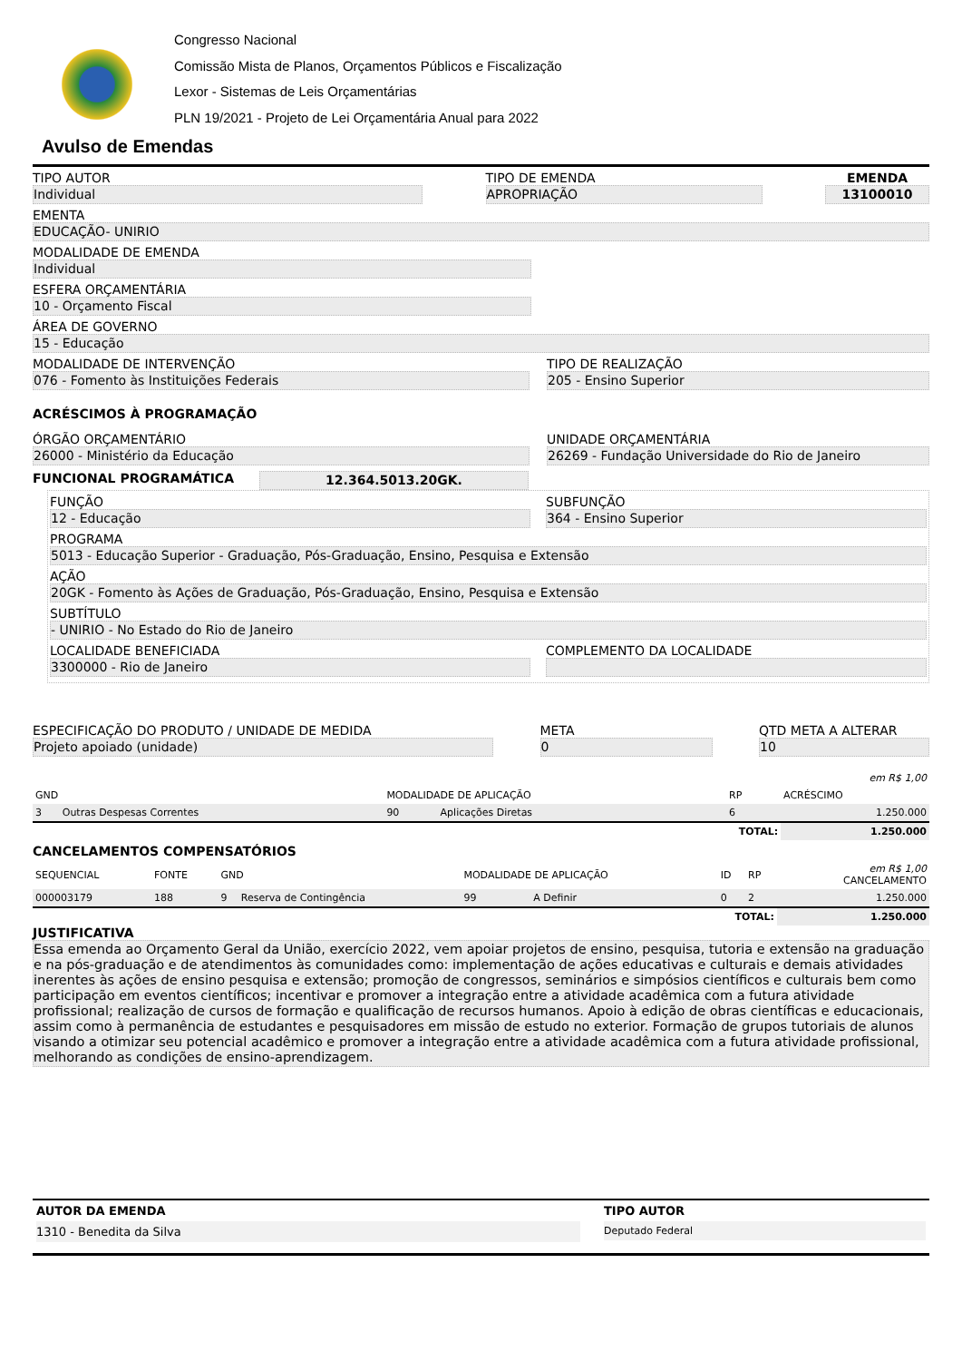Congresso Nacional
Comissão Mista de Planos, Orçamentos Públicos e Fiscalização
Lexor - Sistemas de Leis Orçamentárias
PLN 19/2021 - Projeto de Lei Orçamentária Anual para 2022
Avulso de Emendas
TIPO AUTOR
Individual
TIPO DE EMENDA
APROPRIAÇÃO
EMENDA
13100010
EMENTA
EDUCAÇÃO- UNIRIO
MODALIDADE DE EMENDA
Individual
ESFERA ORÇAMENTÁRIA
10 - Orçamento Fiscal
ÁREA DE GOVERNO
15 - Educação
MODALIDADE DE INTERVENÇÃO
076 - Fomento às Instituições Federais
TIPO DE REALIZAÇÃO
205 - Ensino Superior
ACRÉSCIMOS À PROGRAMAÇÃO
ÓRGÃO ORÇAMENTÁRIO
26000 - Ministério da Educação
UNIDADE ORÇAMENTÁRIA
26269 - Fundação Universidade do Rio de Janeiro
FUNCIONAL PROGRAMÁTICA 12.364.5013.20GK.
FUNÇÃO
12 - Educação
SUBFUNÇÃO
364 - Ensino Superior
PROGRAMA
5013 - Educação Superior - Graduação, Pós-Graduação, Ensino, Pesquisa e Extensão
AÇÃO
20GK - Fomento às Ações de Graduação, Pós-Graduação, Ensino, Pesquisa e Extensão
SUBTÍTULO
- UNIRIO - No Estado do Rio de Janeiro
LOCALIDADE BENEFICIADA
3300000 - Rio de Janeiro
COMPLEMENTO DA LOCALIDADE
ESPECIFICAÇÃO DO PRODUTO / UNIDADE DE MEDIDA
Projeto apoiado (unidade)
META
0
QTD META A ALTERAR
10
| | | | | | | em R$ 1,00 |
| --- | --- | --- | --- | --- | --- | --- |
| GND | | MODALIDADE DE APLICAÇÃO | | RP | | ACRÉSCIMO |
| 3 | Outras Despesas Correntes | 90 | Aplicações Diretas | 6 | | 1.250.000 |
| TOTAL: | | | | | | 1.250.000 |
CANCELAMENTOS COMPENSATÓRIOS
| SEQUENCIAL | FONTE | GND | | MODALIDADE DE APLICAÇÃO | | ID | RP | em R$ 1,00 CANCELAMENTO |
| --- | --- | --- | --- | --- | --- | --- | --- | --- |
| 000003179 | 188 | 9 | Reserva de Contingência | 99 | A Definir | 0 | 2 | 1.250.000 |
| TOTAL: | | | | | | | | 1.250.000 |
JUSTIFICATIVA
Essa emenda ao Orçamento Geral da União, exercício 2022, vem apoiar projetos de ensino, pesquisa, tutoria e extensão na graduação e na pós-graduação e de atendimentos às comunidades como: implementação de ações educativas e culturais e demais atividades inerentes às ações de ensino pesquisa e extensão; promoção de congressos, seminários e simpósios científicos e culturais bem como participação em eventos científicos; incentivar e promover a integração entre a atividade acadêmica com a futura atividade profissional; realização de cursos de formação e qualificação de recursos humanos. Apoio à edição de obras científicas e educacionais, assim como à permanência de estudantes e pesquisadores em missão de estudo no exterior. Formação de grupos tutoriais de alunos visando a otimizar seu potencial acadêmico e promover a integração entre a atividade acadêmica com a futura atividade profissional, melhorando as condições de ensino-aprendizagem.
AUTOR DA EMENDA
1310 - Benedita da Silva
TIPO AUTOR
Deputado Federal